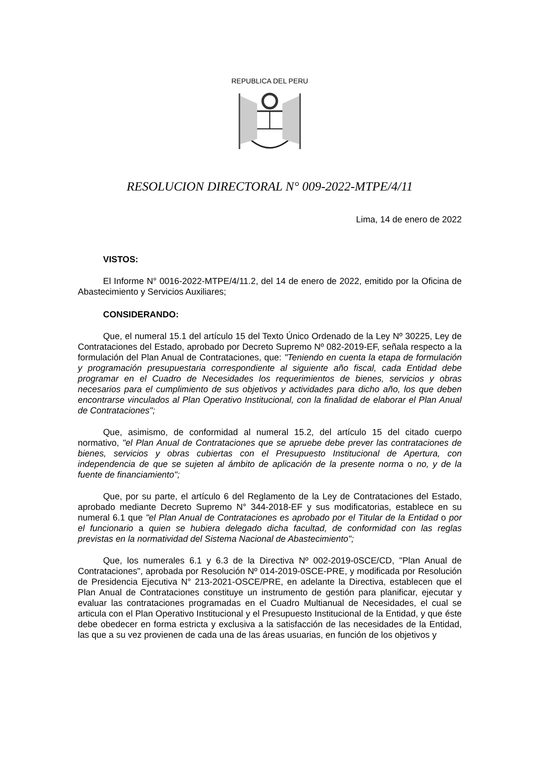REPUBLICA DEL PERU
RESOLUCION DIRECTORAL N° 009-2022-MTPE/4/11
Lima, 14 de enero de 2022
VISTOS:
El Informe N° 0016-2022-MTPE/4/11.2, del 14 de enero de 2022, emitido por la Oficina de Abastecimiento y Servicios Auxiliares;
CONSIDERANDO:
Que, el numeral 15.1 del artículo 15 del Texto Único Ordenado de la Ley Nº 30225, Ley de Contrataciones del Estado, aprobado por Decreto Supremo Nº 082-2019-EF, señala respecto a la formulación del Plan Anual de Contrataciones, que: "Teniendo en cuenta la etapa de formulación y programación presupuestaria correspondiente al siguiente año fiscal, cada Entidad debe programar en el Cuadro de Necesidades los requerimientos de bienes, servicios y obras necesarios para el cumplimiento de sus objetivos y actividades para dicho año, los que deben encontrarse vinculados al Plan Operativo Institucional, con la finalidad de elaborar el Plan Anual de Contrataciones";
Que, asimismo, de conformidad al numeral 15.2, del artículo 15 del citado cuerpo normativo, "el Plan Anual de Contrataciones que se apruebe debe prever las contrataciones de bienes, servicios y obras cubiertas con el Presupuesto Institucional de Apertura, con independencia de que se sujeten al ámbito de aplicación de la presente norma o no, y de la fuente de financiamiento";
Que, por su parte, el artículo 6 del Reglamento de la Ley de Contrataciones del Estado, aprobado mediante Decreto Supremo N° 344-2018-EF y sus modificatorias, establece en su numeral 6.1 que "el Plan Anual de Contrataciones es aprobado por el Titular de la Entidad o por el funcionario a quien se hubiera delegado dicha facultad, de conformidad con las reglas previstas en la normatividad del Sistema Nacional de Abastecimiento";
Que, los numerales 6.1 y 6.3 de la Directiva Nº 002-2019-0SCE/CD, "Plan Anual de Contrataciones", aprobada por Resolución Nº 014-2019-0SCE-PRE, y modificada por Resolución de Presidencia Ejecutiva N° 213-2021-OSCE/PRE, en adelante la Directiva, establecen que el Plan Anual de Contrataciones constituye un instrumento de gestión para planificar, ejecutar y evaluar las contrataciones programadas en el Cuadro Multianual de Necesidades, el cual se articula con el Plan Operativo Institucional y el Presupuesto Institucional de la Entidad, y que éste debe obedecer en forma estricta y exclusiva a la satisfacción de las necesidades de la Entidad, las que a su vez provienen de cada una de las áreas usuarias, en función de los objetivos y